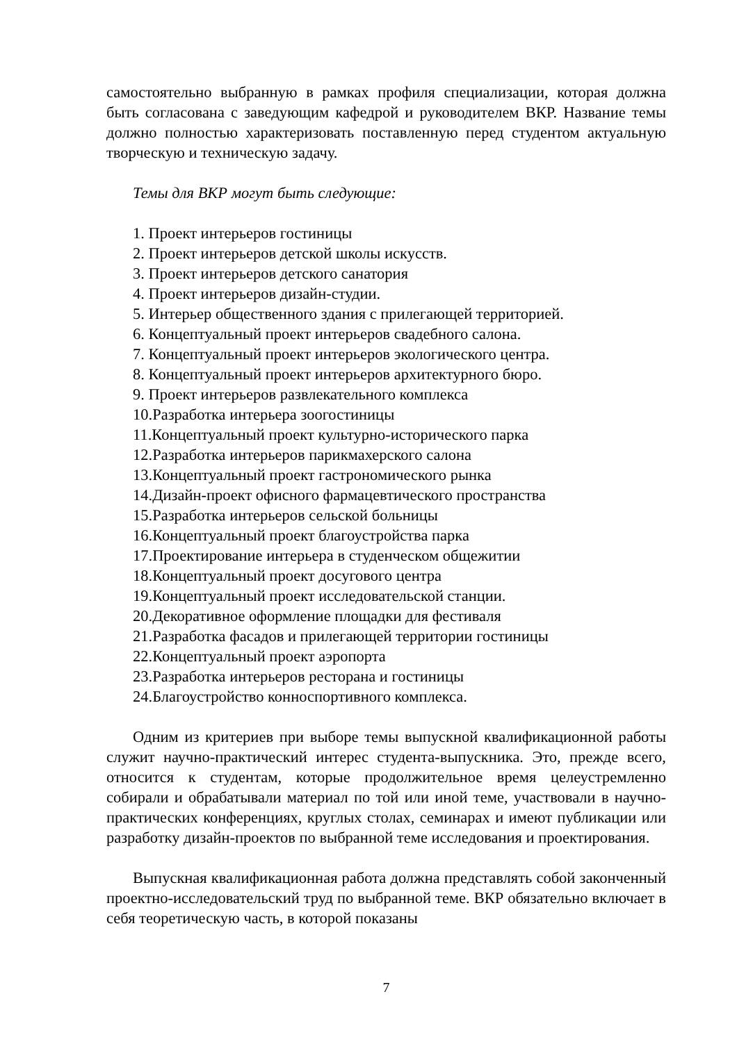самостоятельно выбранную в рамках профиля специализации, которая должна быть согласована с заведующим кафедрой и руководителем ВКР. Название темы должно полностью характеризовать поставленную перед студентом актуальную творческую и техническую задачу.
Темы для ВКР могут быть следующие:
1. Проект интерьеров гостиницы
2. Проект интерьеров детской школы искусств.
3. Проект интерьеров детского санатория
4. Проект интерьеров дизайн-студии.
5. Интерьер общественного здания с прилегающей территорией.
6. Концептуальный проект интерьеров свадебного салона.
7. Концептуальный проект интерьеров экологического центра.
8. Концептуальный проект интерьеров архитектурного бюро.
9. Проект интерьеров развлекательного комплекса
10.Разработка интерьера зоогостиницы
11.Концептуальный проект культурно-исторического парка
12.Разработка интерьеров парикмахерского салона
13.Концептуальный проект гастрономического рынка
14.Дизайн-проект офисного фармацевтического пространства
15.Разработка интерьеров сельской больницы
16.Концептуальный проект благоустройства парка
17.Проектирование интерьера в студенческом общежитии
18.Концептуальный проект досугового центра
19.Концептуальный проект исследовательской станции.
20.Декоративное оформление площадки для фестиваля
21.Разработка фасадов и прилегающей территории гостиницы
22.Концептуальный проект аэропорта
23.Разработка интерьеров ресторана и гостиницы
24.Благоустройство конноспортивного комплекса.
Одним из критериев при выборе темы выпускной квалификационной работы служит научно-практический интерес студента-выпускника. Это, прежде всего, относится к студентам, которые продолжительное время целеустремленно собирали и обрабатывали материал по той или иной теме, участвовали в научно-практических конференциях, круглых столах, семинарах и имеют публикации или разработку дизайн-проектов по выбранной теме исследования и проектирования.
Выпускная квалификационная работа должна представлять собой законченный проектно-исследовательский труд по выбранной теме. ВКР обязательно включает в себя теоретическую часть, в которой показаны
7